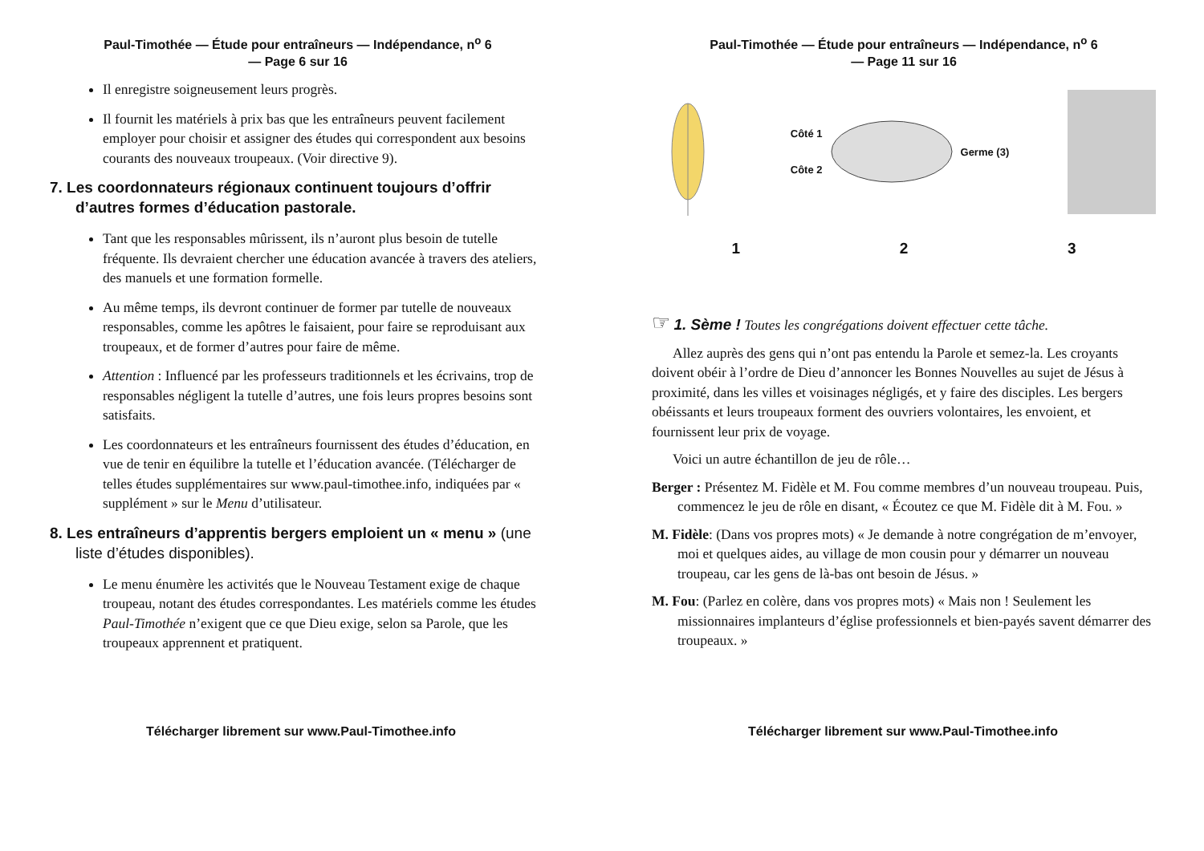Paul-Timothée — Étude pour entraîneurs — Indépendance, n<sup>o</sup> 6
— Page 6 sur 16
Il enregistre soigneusement leurs progrès.
Il fournit les matériels à prix bas que les entraîneurs peuvent facilement employer pour choisir et assigner des études qui correspondent aux besoins courants des nouveaux troupeaux. (Voir directive 9).
7. Les coordonnateurs régionaux continuent toujours d’offrir d’autres formes d’éducation pastorale.
Tant que les responsables mûrissent, ils n’auront plus besoin de tutelle fréquente. Ils devraient chercher une éducation avancée à travers des ateliers, des manuels et une formation formelle.
Au même temps, ils devront continuer de former par tutelle de nouveaux responsables, comme les apôtres le faisaient, pour faire se reproduisant aux troupeaux, et de former d’autres pour faire de même.
Attention : Influencé par les professeurs traditionnels et les écrivains, trop de responsables négligent la tutelle d’autres, une fois leurs propres besoins sont satisfaits.
Les coordonnateurs et les entraîneurs fournissent des études d’éducation, en vue de tenir en équilibre la tutelle et l’éducation avancée. (Télécharger de telles études supplémentaires sur www.paul-timothee.info, indiquées par « supplément » sur le Menu d’utilisateur.
8. Les entraîneurs d’apprentis bergers emploient un « menu » (une liste d’études disponibles).
Le menu énumère les activités que le Nouveau Testament exige de chaque troupeau, notant des études correspondantes. Les matériels comme les études Paul-Timothée n’exigent que ce que Dieu exige, selon sa Parole, que les troupeaux apprennent et pratiquent.
Télécharger librement sur www.Paul-Timothee.info
Paul-Timothée — Étude pour entraîneurs — Indépendance, n<sup>o</sup> 6
— Page 11 sur 16
Côté 1
Côte 2
Germe (3)
1 2 3
☞ 1. Sème ! Toutes les congrégations doivent effectuer cette tâche.
Allez auprès des gens qui n’ont pas entendu la Parole et semez-la. Les croyants doivent obéir à l’ordre de Dieu d’annoncer les Bonnes Nouvelles au sujet de Jésus à proximité, dans les villes et voisinages négligés, et y faire des disciples. Les bergers obéissants et leurs troupeaux forment des ouvriers volontaires, les envoient, et fournissent leur prix de voyage.
Voici un autre échantillon de jeu de rôle…
Berger : Présentez M. Fidèle et M. Fou comme membres d’un nouveau troupeau. Puis, commencez le jeu de rôle en disant, « Écoutez ce que M. Fidèle dit à M. Fou. »
M. Fidèle: (Dans vos propres mots) « Je demande à notre congrégation de m’envoyer, moi et quelques aides, au village de mon cousin pour y démarrer un nouveau troupeau, car les gens de là-bas ont besoin de Jésus. »
M. Fou: (Parlez en colère, dans vos propres mots) « Mais non ! Seulement les missionnaires implanteurs d’église professionnels et bien-payés savent démarrer des troupeaux. »
Télécharger librement sur www.Paul-Timothee.info